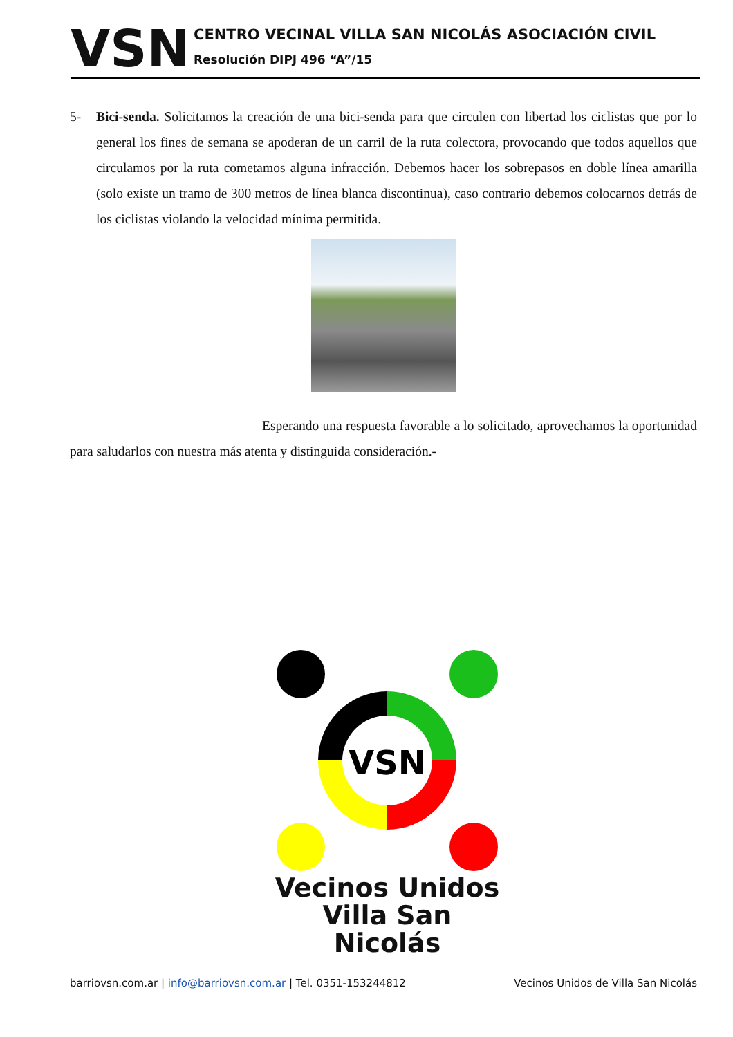VSN
CENTRO VECINAL VILLA SAN NICOLÁS ASOCIACIÓN CIVIL
Resolución DIPJ 496 “A”/15
5- Bici-senda. Solicitamos la creación de una bici-senda para que circulen con libertad los ciclistas que por lo general los fines de semana se apoderan de un carril de la ruta colectora, provocando que todos aquellos que circulamos por la ruta cometamos alguna infracción. Debemos hacer los sobrepasos en doble línea amarilla (solo existe un tramo de 300 metros de línea blanca discontinua), caso contrario debemos colocarnos detrás de los ciclistas violando la velocidad mínima permitida.
Esperando una respuesta favorable a lo solicitado, aprovechamos la oportunidad para saludarlos con nuestra más atenta y distinguida consideración.-
VSN
Vecinos Unidos
Villa San Nicolás
barriovsn.com.ar | info@barriovsn.com.ar | Tel. 0351-153244812
Vecinos Unidos de Villa San Nicolás